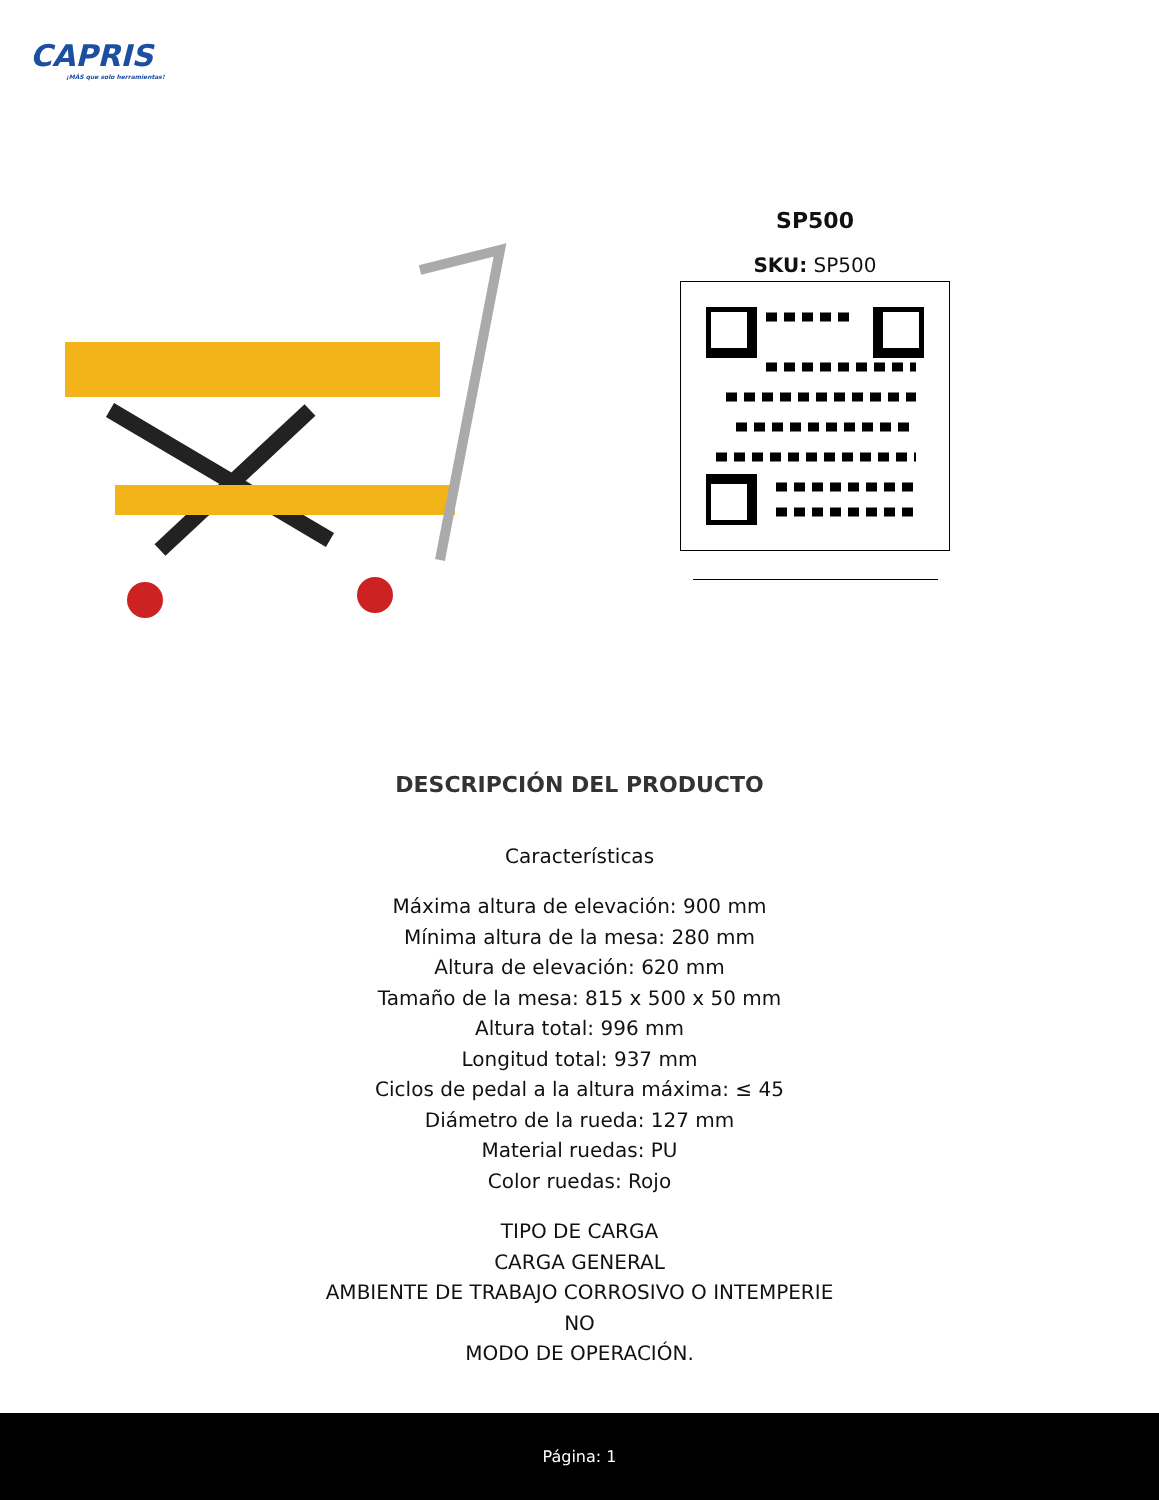CAPRIS
¡MÁS que solo herramientas!
SP500
SKU: SP500
DESCRIPCIÓN DEL PRODUCTO
Características
Máxima altura de elevación: 900 mm
Mínima altura de la mesa: 280 mm
Altura de elevación: 620 mm
Tamaño de la mesa: 815 x 500 x 50 mm
Altura total: 996 mm
Longitud total: 937 mm
Ciclos de pedal a la altura máxima: ≤ 45
Diámetro de la rueda: 127 mm
Material ruedas: PU
Color ruedas: Rojo
TIPO DE CARGA
CARGA GENERAL
AMBIENTE DE TRABAJO CORROSIVO O INTEMPERIE
NO
MODO DE OPERACIÓN.
Página: 1